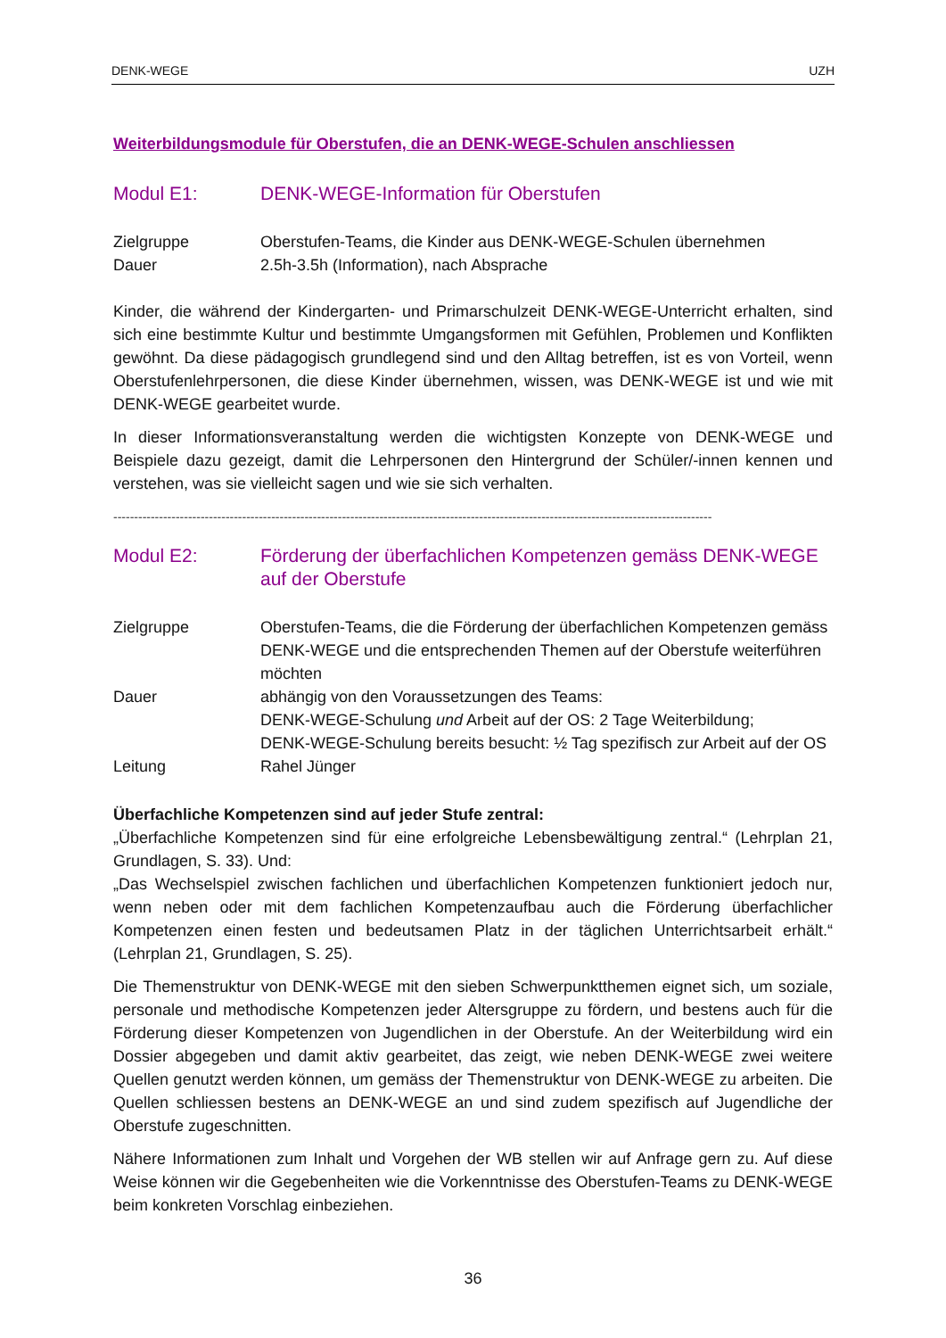DENK-WEGE UZH
Weiterbildungsmodule für Oberstufen, die an DENK-WEGE-Schulen anschliessen
Modul E1: DENK-WEGE-Information für Oberstufen
Zielgruppe Oberstufen-Teams, die Kinder aus DENK-WEGE-Schulen übernehmen
Dauer 2.5h-3.5h (Information), nach Absprache
Kinder, die während der Kindergarten- und Primarschulzeit DENK-WEGE-Unterricht erhalten, sind sich eine bestimmte Kultur und bestimmte Umgangsformen mit Gefühlen, Problemen und Konflikten gewöhnt. Da diese pädagogisch grundlegend sind und den Alltag betreffen, ist es von Vorteil, wenn Oberstufenlehrpersonen, die diese Kinder übernehmen, wissen, was DENK-WEGE ist und wie mit DENK-WEGE gearbeitet wurde.
In dieser Informationsveranstaltung werden die wichtigsten Konzepte von DENK-WEGE und Beispiele dazu gezeigt, damit die Lehrpersonen den Hintergrund der Schüler/-innen kennen und verstehen, was sie vielleicht sagen und wie sie sich verhalten.
------------------------------------------------------------------------------------------------------------------------------------------------
Modul E2: Förderung der überfachlichen Kompetenzen gemäss DENK-WEGE auf der Oberstufe
Zielgruppe Oberstufen-Teams, die die Förderung der überfachlichen Kompetenzen gemäss DENK-WEGE und die entsprechenden Themen auf der Oberstufe weiterführen möchten
Dauer abhängig von den Voraussetzungen des Teams:
DENK-WEGE-Schulung und Arbeit auf der OS: 2 Tage Weiterbildung;
DENK-WEGE-Schulung bereits besucht: ½ Tag spezifisch zur Arbeit auf der OS
Leitung Rahel Jünger
Überfachliche Kompetenzen sind auf jeder Stufe zentral:
„Überfachliche Kompetenzen sind für eine erfolgreiche Lebensbewältigung zentral.“ (Lehrplan 21, Grundlagen, S. 33). Und:
„Das Wechselspiel zwischen fachlichen und überfachlichen Kompetenzen funktioniert jedoch nur, wenn neben oder mit dem fachlichen Kompetenzaufbau auch die Förderung überfachlicher Kompetenzen einen festen und bedeutsamen Platz in der täglichen Unterrichtsarbeit erhält.“ (Lehrplan 21, Grundlagen, S. 25).
Die Themenstruktur von DENK-WEGE mit den sieben Schwerpunktthemen eignet sich, um soziale, personale und methodische Kompetenzen jeder Altersgruppe zu fördern, und bestens auch für die Förderung dieser Kompetenzen von Jugendlichen in der Oberstufe. An der Weiterbildung wird ein Dossier abgegeben und damit aktiv gearbeitet, das zeigt, wie neben DENK-WEGE zwei weitere Quellen genutzt werden können, um gemäss der Themenstruktur von DENK-WEGE zu arbeiten. Die Quellen schliessen bestens an DENK-WEGE an und sind zudem spezifisch auf Jugendliche der Oberstufe zugeschnitten.
Nähere Informationen zum Inhalt und Vorgehen der WB stellen wir auf Anfrage gern zu. Auf diese Weise können wir die Gegebenheiten wie die Vorkenntnisse des Oberstufen-Teams zu DENK-WEGE beim konkreten Vorschlag einbeziehen.
36